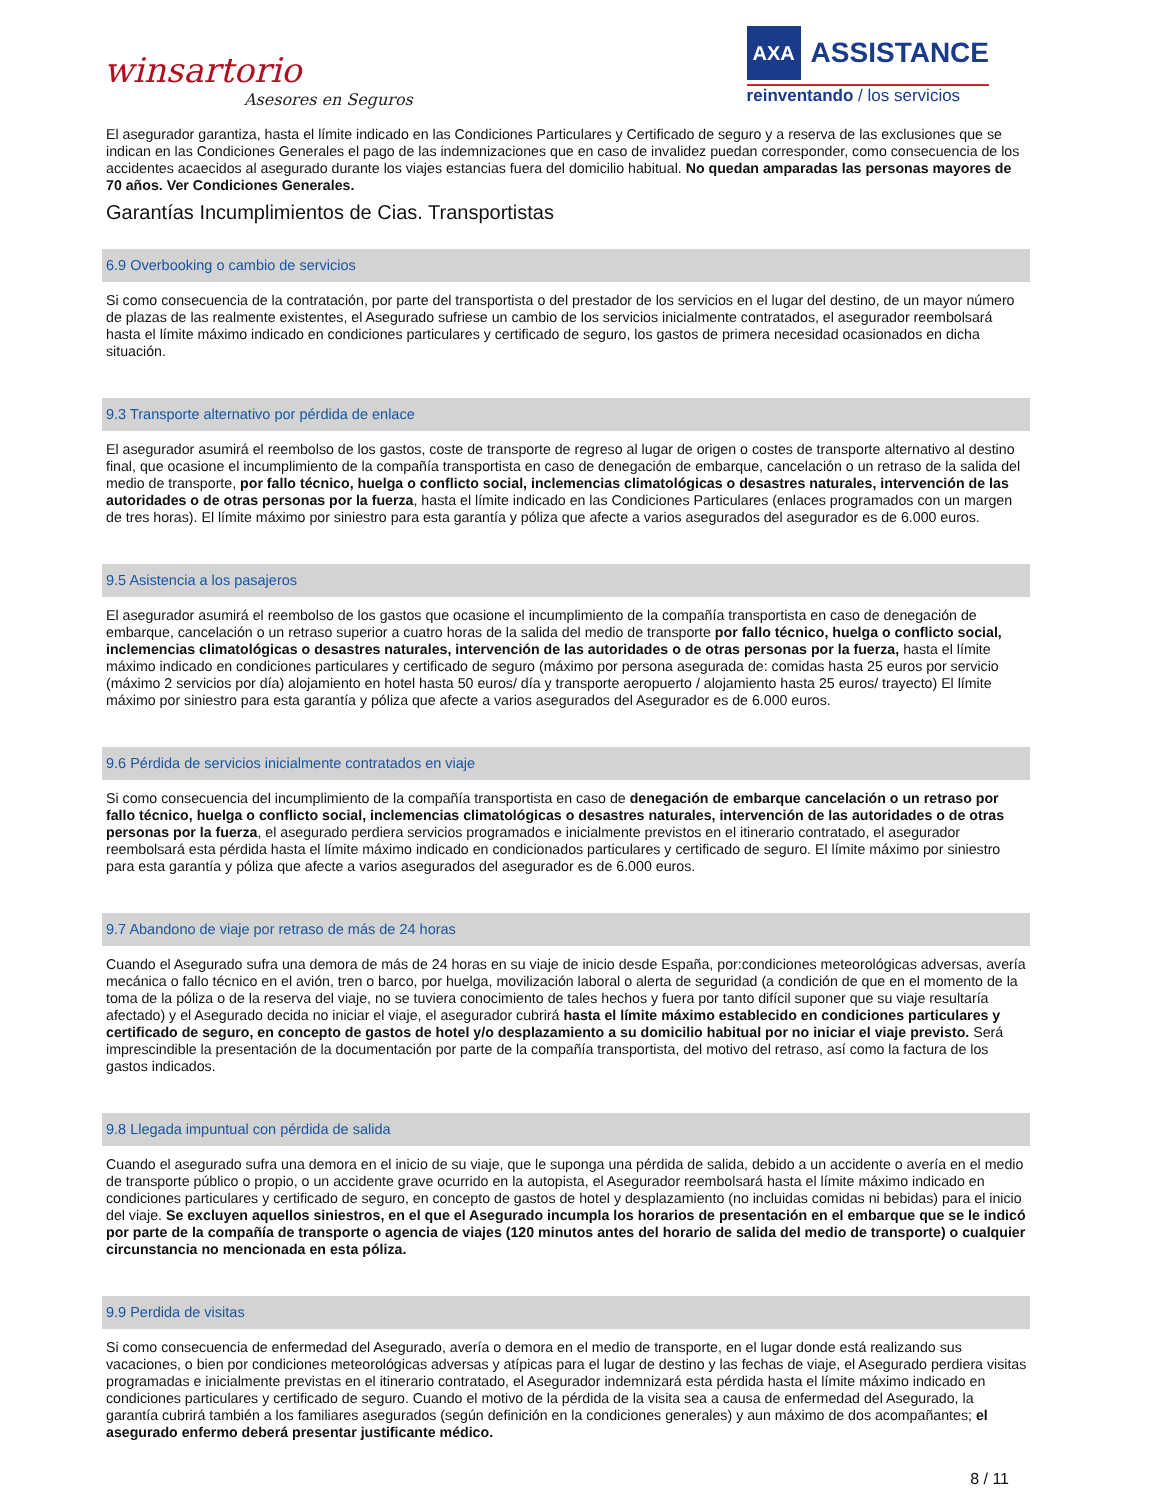winsartorio
Asesores en Seguros
AXA ASSISTANCE
reinventando / los servicios
El asegurador garantiza, hasta el límite indicado en las Condiciones Particulares y Certificado de seguro y a reserva de las exclusiones que se indican en las Condiciones Generales el pago de las indemnizaciones que en caso de invalidez puedan corresponder, como consecuencia de los accidentes acaecidos al asegurado durante los viajes estancias fuera del domicilio habitual. No quedan amparadas las personas mayores de 70 años. Ver Condiciones Generales.
Garantías Incumplimientos de Cias. Transportistas
6.9 Overbooking o cambio de servicios
Si como consecuencia de la contratación, por parte del transportista o del prestador de los servicios en el lugar del destino, de un mayor número de plazas de las realmente existentes, el Asegurado sufriese un cambio de los servicios inicialmente contratados, el asegurador reembolsará hasta el límite máximo indicado en condiciones particulares y certificado de seguro, los gastos de primera necesidad ocasionados en dicha situación.
9.3 Transporte alternativo por pérdida de enlace
El asegurador asumirá el reembolso de los gastos, coste de transporte de regreso al lugar de origen o costes de transporte alternativo al destino final, que ocasione el incumplimiento de la compañía transportista en caso de denegación de embarque, cancelación o un retraso de la salida del medio de transporte, por fallo técnico, huelga o conflicto social, inclemencias climatológicas o desastres naturales, intervención de las autoridades o de otras personas por la fuerza, hasta el límite indicado en las Condiciones Particulares (enlaces programados con un margen de tres horas). El límite máximo por siniestro para esta garantía y póliza que afecte a varios asegurados del asegurador es de 6.000 euros.
9.5 Asistencia a los pasajeros
El asegurador asumirá el reembolso de los gastos que ocasione el incumplimiento de la compañía transportista en caso de denegación de embarque, cancelación o un retraso superior a cuatro horas de la salida del medio de transporte por fallo técnico, huelga o conflicto social, inclemencias climatológicas o desastres naturales, intervención de las autoridades o de otras personas por la fuerza, hasta el límite máximo indicado en condiciones particulares y certificado de seguro (máximo por persona asegurada de: comidas hasta 25 euros por servicio (máximo 2 servicios por día) alojamiento en hotel hasta 50 euros/ día y transporte aeropuerto / alojamiento hasta 25 euros/ trayecto) El límite máximo por siniestro para esta garantía y póliza que afecte a varios asegurados del Asegurador es de 6.000 euros.
9.6 Pérdida de servicios inicialmente contratados en viaje
Si como consecuencia del incumplimiento de la compañía transportista en caso de denegación de embarque cancelación o un retraso por fallo técnico, huelga o conflicto social, inclemencias climatológicas o desastres naturales, intervención de las autoridades o de otras personas por la fuerza, el asegurado perdiera servicios programados e inicialmente previstos en el itinerario contratado, el asegurador reembolsará esta pérdida hasta el límite máximo indicado en condicionados particulares y certificado de seguro. El límite máximo por siniestro para esta garantía y póliza que afecte a varios asegurados del asegurador es de 6.000 euros.
9.7 Abandono de viaje por retraso de más de 24 horas
Cuando el Asegurado sufra una demora de más de 24 horas en su viaje de inicio desde España, por:condiciones meteorológicas adversas, avería mecánica o fallo técnico en el avión, tren o barco, por huelga, movilización laboral o alerta de seguridad (a condición de que en el momento de la toma de la póliza o de la reserva del viaje, no se tuviera conocimiento de tales hechos y fuera por tanto difícil suponer que su viaje resultaría afectado) y el Asegurado decida no iniciar el viaje, el asegurador cubrirá hasta el límite máximo establecido en condiciones particulares y certificado de seguro, en concepto de gastos de hotel y/o desplazamiento a su domicilio habitual por no iniciar el viaje previsto. Será imprescindible la presentación de la documentación por parte de la compañía transportista, del motivo del retraso, así como la factura de los gastos indicados.
9.8 Llegada impuntual con pérdida de salida
Cuando el asegurado sufra una demora en el inicio de su viaje, que le suponga una pérdida de salida, debido a un accidente o avería en el medio de transporte público o propio, o un accidente grave ocurrido en la autopista, el Asegurador reembolsará hasta el límite máximo indicado en condiciones particulares y certificado de seguro, en concepto de gastos de hotel y desplazamiento (no incluidas comidas ni bebidas) para el inicio del viaje. Se excluyen aquellos siniestros, en el que el Asegurado incumpla los horarios de presentación en el embarque que se le indicó por parte de la compañía de transporte o agencia de viajes (120 minutos antes del horario de salida del medio de transporte) o cualquier circunstancia no mencionada en esta póliza.
9.9 Perdida de visitas
Si como consecuencia de enfermedad del Asegurado, avería o demora en el medio de transporte, en el lugar donde está realizando sus vacaciones, o bien por condiciones meteorológicas adversas y atípicas para el lugar de destino y las fechas de viaje, el Asegurado perdiera visitas programadas e inicialmente previstas en el itinerario contratado, el Asegurador indemnizará esta pérdida hasta el límite máximo indicado en condiciones particulares y certificado de seguro. Cuando el motivo de la pérdida de la visita sea a causa de enfermedad del Asegurado, la garantía cubrirá también a los familiares asegurados (según definición en la condiciones generales) y aun máximo de dos acompañantes; el asegurado enfermo deberá presentar justificante médico.
8 / 11